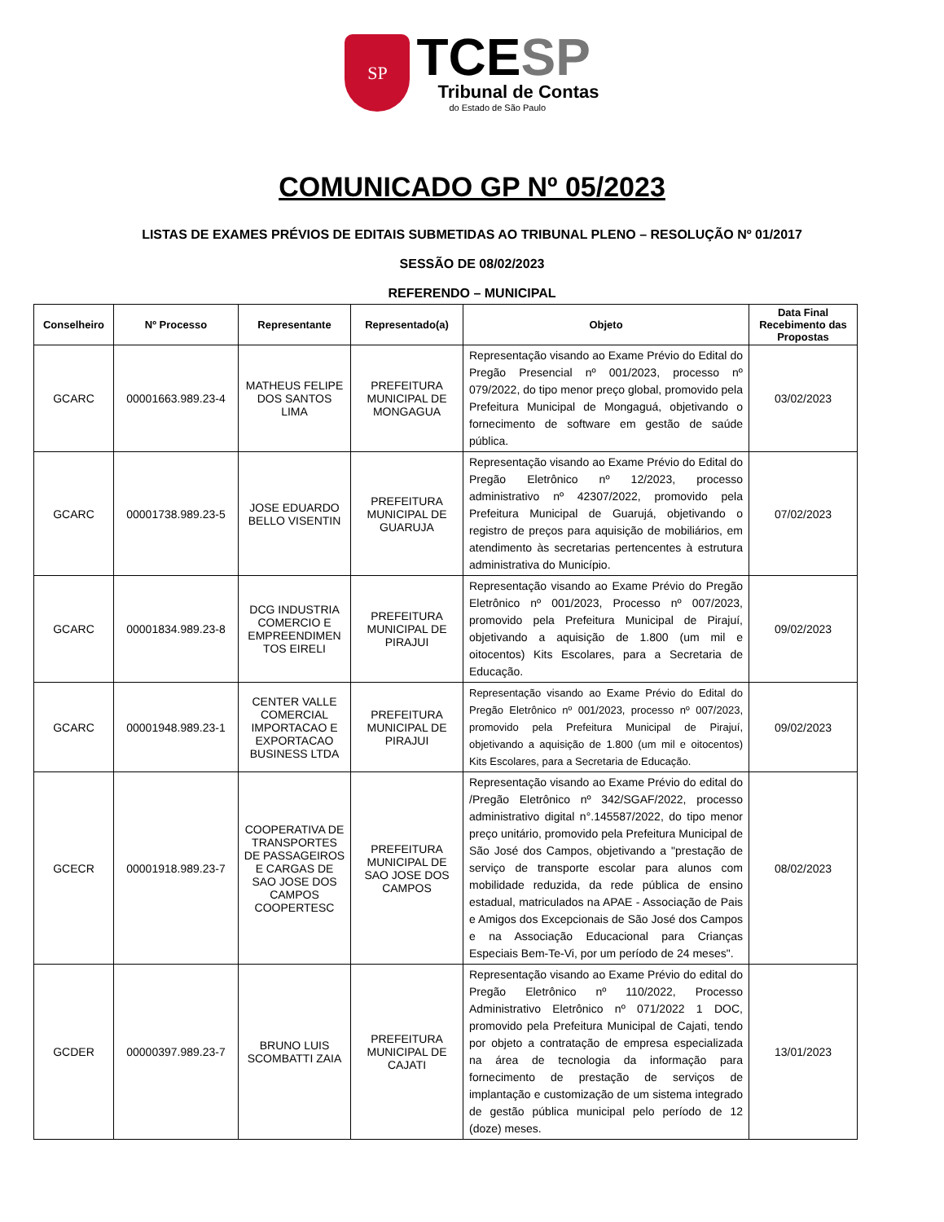SP
TCESP
Tribunal de Contas
do Estado de São Paulo
COMUNICADO GP Nº 05/2023
LISTAS DE EXAMES PRÉVIOS DE EDITAIS SUBMETIDAS AO TRIBUNAL PLENO – RESOLUÇÃO Nº 01/2017
SESSÃO DE 08/02/2023
REFERENDO – MUNICIPAL
| Conselheiro | Nº Processo | Representante | Representado(a) | Objeto | Data Final Recebimento das Propostas |
| --- | --- | --- | --- | --- | --- |
| GCARC | 00001663.989.23-4 | MATHEUS FELIPE DOS SANTOS LIMA | PREFEITURA MUNICIPAL DE MONGAGUA | Representação visando ao Exame Prévio do Edital do Pregão Presencial nº 001/2023, processo nº 079/2022, do tipo menor preço global, promovido pela Prefeitura Municipal de Mongaguá, objetivando o fornecimento de software em gestão de saúde pública. | 03/02/2023 |
| GCARC | 00001738.989.23-5 | JOSE EDUARDO BELLO VISENTIN | PREFEITURA MUNICIPAL DE GUARUJA | Representação visando ao Exame Prévio do Edital do Pregão Eletrônico nº 12/2023, processo administrativo nº 42307/2022, promovido pela Prefeitura Municipal de Guarujá, objetivando o registro de preços para aquisição de mobiliários, em atendimento às secretarias pertencentes à estrutura administrativa do Município. | 07/02/2023 |
| GCARC | 00001834.989.23-8 | DCG INDUSTRIA COMERCIO E EMPREENDIMEN TOS EIRELI | PREFEITURA MUNICIPAL DE PIRAJUI | Representação visando ao Exame Prévio do Pregão Eletrônico nº 001/2023, Processo nº 007/2023, promovido pela Prefeitura Municipal de Pirajuí, objetivando a aquisição de 1.800 (um mil e oitocentos) Kits Escolares, para a Secretaria de Educação. | 09/02/2023 |
| GCARC | 00001948.989.23-1 | CENTER VALLE COMERCIAL IMPORTACAO E EXPORTACAO BUSINESS LTDA | PREFEITURA MUNICIPAL DE PIRAJUI | Representação visando ao Exame Prévio do Edital do Pregão Eletrônico nº 001/2023, processo nº 007/2023, promovido pela Prefeitura Municipal de Pirajuí, objetivando a aquisição de 1.800 (um mil e oitocentos) Kits Escolares, para a Secretaria de Educação. | 09/02/2023 |
| GCECR | 00001918.989.23-7 | COOPERATIVA DE TRANSPORTES DE PASSAGEIROS E CARGAS DE SAO JOSE DOS CAMPOS COOPERTESC | PREFEITURA MUNICIPAL DE SAO JOSE DOS CAMPOS | Representação visando ao Exame Prévio do edital do /Pregão Eletrônico nº 342/SGAF/2022, processo administrativo digital n°.145587/2022, do tipo menor preço unitário, promovido pela Prefeitura Municipal de São José dos Campos, objetivando a "prestação de serviço de transporte escolar para alunos com mobilidade reduzida, da rede pública de ensino estadual, matriculados na APAE - Associação de Pais e Amigos dos Excepcionais de São José dos Campos e na Associação Educacional para Crianças Especiais Bem-Te-Vi, por um período de 24 meses". | 08/02/2023 |
| GCDER | 00000397.989.23-7 | BRUNO LUIS SCOMBATTI ZAIA | PREFEITURA MUNICIPAL DE CAJATI | Representação visando ao Exame Prévio do edital do Pregão Eletrônico nº 110/2022, Processo Administrativo Eletrônico nº 071/2022 1 DOC, promovido pela Prefeitura Municipal de Cajati, tendo por objeto a contratação de empresa especializada na área de tecnologia da informação para fornecimento de prestação de serviços de implantação e customização de um sistema integrado de gestão pública municipal pelo período de 12 (doze) meses. | 13/01/2023 |